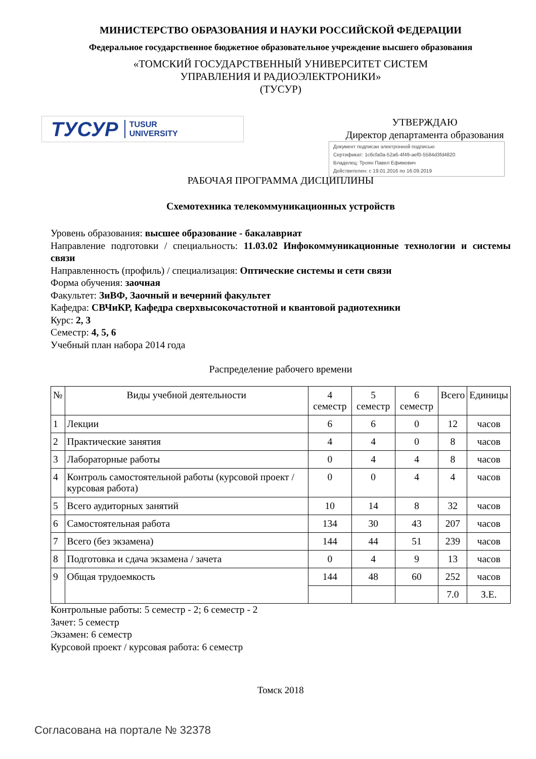МИНИСТЕРСТВО ОБРАЗОВАНИЯ И НАУКИ РОССИЙСКОЙ ФЕДЕРАЦИИ
Федеральное государственное бюджетное образовательное учреждение высшего образования
«ТОМСКИЙ ГОСУДАРСТВЕННЫЙ УНИВЕРСИТЕТ СИСТЕМ
УПРАВЛЕНИЯ И РАДИОЭЛЕКТРОНИКИ»
(ТУСУР)
ТУСУР TUSUR
UNIVERSITY
УТВЕРЖДАЮ
Директор департамента образования
Документ подписан электронной подписью
Сертификат: 1c6cfa0a-52a6-4f49-aef0-5584d3fd4820
Владелец: Троян Павел Ефимович
Действителен: с 19.01.2016 по 16.09.2019
РАБОЧАЯ ПРОГРАММА ДИСЦИПЛИНЫ
Схемотехника телекоммуникационных устройств
Уровень образования: высшее образование - бакалавриат
Направление подготовки / специальность: 11.03.02 Инфокоммуникационные технологии и системы связи
Направленность (профиль) / специализация: Оптические системы и сети связи
Форма обучения: заочная
Факультет: ЗиВФ, Заочный и вечерний факультет
Кафедра: СВЧиКР, Кафедра сверхвысокочастотной и квантовой радиотехники
Курс: 2, 3
Семестр: 4, 5, 6
Учебный план набора 2014 года
Распределение рабочего времени
| № | Виды учебной деятельности | 4 семестр | 5 семестр | 6 семестр | Всего | Единицы |
| --- | --- | --- | --- | --- | --- | --- |
| 1 | Лекции | 6 | 6 | 0 | 12 | часов |
| 2 | Практические занятия | 4 | 4 | 0 | 8 | часов |
| 3 | Лабораторные работы | 0 | 4 | 4 | 8 | часов |
| 4 | Контроль самостоятельной работы (курсовой проект / курсовая работа) | 0 | 0 | 4 | 4 | часов |
| 5 | Всего аудиторных занятий | 10 | 14 | 8 | 32 | часов |
| 6 | Самостоятельная работа | 134 | 30 | 43 | 207 | часов |
| 7 | Всего (без экзамена) | 144 | 44 | 51 | 239 | часов |
| 8 | Подготовка и сдача экзамена / зачета | 0 | 4 | 9 | 13 | часов |
| 9 | Общая трудоемкость | 144 | 48 | 60 | 252 | часов |
| | | | | | 7.0 | З.Е. |
Контрольные работы: 5 семестр - 2; 6 семестр - 2
Зачет: 5 семестр
Экзамен: 6 семестр
Курсовой проект / курсовая работа: 6 семестр
Томск 2018
Согласована на портале № 32378